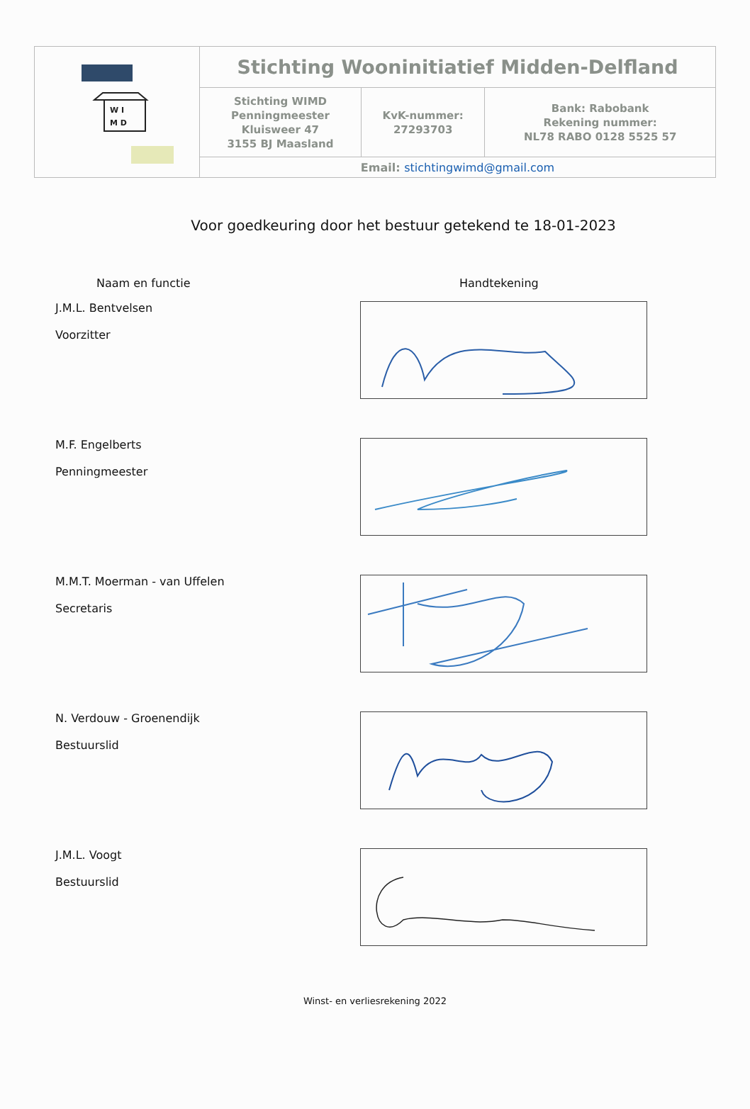| W I M D | Stichting Wooninitiatief Midden-Delfland | | |
| | Stichting WIMD Penningmeester Kluisweer 47 3155 BJ Maasland | KvK-nummer: 27293703 | Bank: Rabobank Rekening nummer: NL78 RABO 0128 5525 57 |
| | Email: stichtingwimd@gmail.com | | |
Voor goedkeuring door het bestuur getekend te 18-01-2023
Naam en functie Handtekening
J.M.L. Bentvelsen
Voorzitter
M.F. Engelberts
Penningmeester
M.M.T. Moerman - van Uffelen
Secretaris
N. Verdouw - Groenendijk
Bestuurslid
J.M.L. Voogt
Bestuurslid
Winst- en verliesrekening 2022